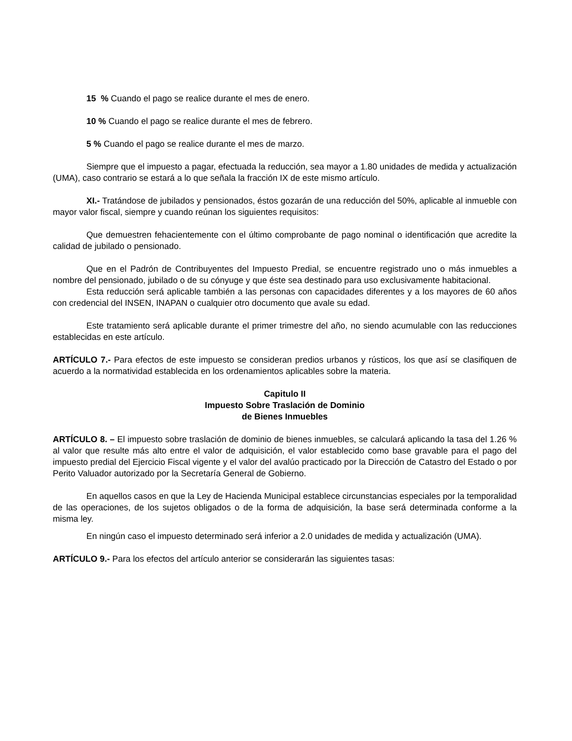15 % Cuando el pago se realice durante el mes de enero.
10 % Cuando el pago se realice durante el mes de febrero.
5 % Cuando el pago se realice durante el mes de marzo.
Siempre que el impuesto a pagar, efectuada la reducción, sea mayor a 1.80 unidades de medida y actualización (UMA), caso contrario se estará a lo que señala la fracción IX de este mismo artículo.
XI.- Tratándose de jubilados y pensionados, éstos gozarán de una reducción del 50%, aplicable al inmueble con mayor valor fiscal, siempre y cuando reúnan los siguientes requisitos:
Que demuestren fehacientemente con el último comprobante de pago nominal o identificación que acredite la calidad de jubilado o pensionado.
Que en el Padrón de Contribuyentes del Impuesto Predial, se encuentre registrado uno o más inmuebles a nombre del pensionado, jubilado o de su cónyuge y que éste sea destinado para uso exclusivamente habitacional.
Esta reducción será aplicable también a las personas con capacidades diferentes y a los mayores de 60 años con credencial del INSEN, INAPAN o cualquier otro documento que avale su edad.
Este tratamiento será aplicable durante el primer trimestre del año, no siendo acumulable con las reducciones establecidas en este artículo.
ARTÍCULO 7.- Para efectos de este impuesto se consideran predios urbanos y rústicos, los que así se clasifiquen de acuerdo a la normatividad establecida en los ordenamientos aplicables sobre la materia.
Capitulo II
Impuesto Sobre Traslación de Dominio
de Bienes Inmuebles
ARTÍCULO 8. – El impuesto sobre traslación de dominio de bienes inmuebles, se calculará aplicando la tasa del 1.26 % al valor que resulte más alto entre el valor de adquisición, el valor establecido como base gravable para el pago del impuesto predial del Ejercicio Fiscal vigente y el valor del avalúo practicado por la Dirección de Catastro del Estado o por Perito Valuador autorizado por la Secretaría General de Gobierno.
En aquellos casos en que la Ley de Hacienda Municipal establece circunstancias especiales por la temporalidad de las operaciones, de los sujetos obligados o de la forma de adquisición, la base será determinada conforme a la misma ley.
En ningún caso el impuesto determinado será inferior a 2.0 unidades de medida y actualización (UMA).
ARTÍCULO 9.- Para los efectos del artículo anterior se considerarán las siguientes tasas: